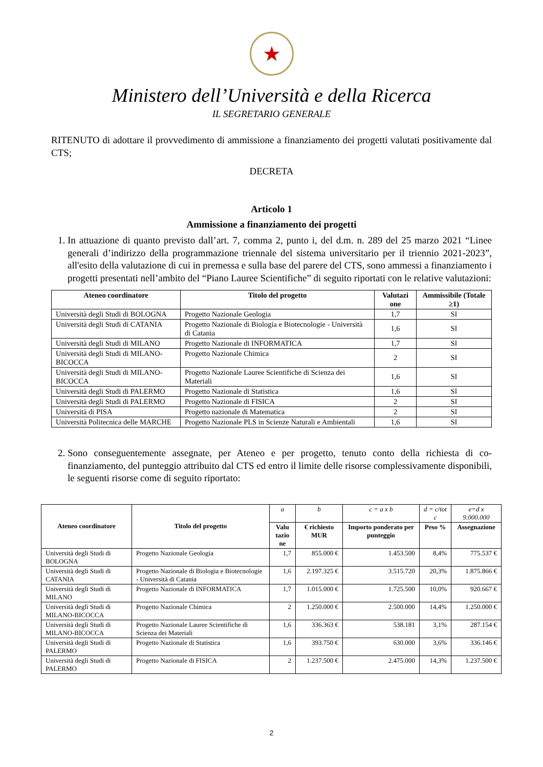★
Ministero dell’Università e della Ricerca
IL SEGRETARIO GENERALE
RITENUTO di adottare il provvedimento di ammissione a finanziamento dei progetti valutati positivamente dal CTS;
DECRETA
Articolo 1
Ammissione a finanziamento dei progetti
1. In attuazione di quanto previsto dall’art. 7, comma 2, punto i, del d.m. n. 289 del 25 marzo 2021 “Linee generali d’indirizzo della programmazione triennale del sistema universitario per il triennio 2021-2023”, all'esito della valutazione di cui in premessa e sulla base del parere del CTS, sono ammessi a finanziamento i progetti presentati nell’ambito del “Piano Lauree Scientifiche” di seguito riportati con le relative valutazioni:
| Ateneo coordinatore | Titolo del progetto | Valutazi one | Ammissibile (Totale ≥1) |
| --- | --- | --- | --- |
| Università degli Studi di BOLOGNA | Progetto Nazionale Geologia | 1,7 | SI |
| Università degli Studi di CATANIA | Progetto Nazionale di Biologia e Biotecnologie - Università di Catania | 1,6 | SI |
| Università degli Studi di MILANO | Progetto Nazionale di INFORMATICA | 1,7 | SI |
| Università degli Studi di MILANO-BICOCCA | Progetto Nazionale Chimica | 2 | SI |
| Università degli Studi di MILANO-BICOCCA | Progetto Nazionale Lauree Scientifiche di Scienza dei Materiali | 1,6 | SI |
| Università degli Studi di PALERMO | Progetto Nazionale di Statistica | 1,6 | SI |
| Università degli Studi di PALERMO | Progetto Nazionale di FISICA | 2 | SI |
| Università di PISA | Progetto nazionale di Matematica | 2 | SI |
| Università Politecnica delle MARCHE | Progetto Nazionale PLS in Scienze Naturali e Ambientali | 1,6 | SI |
2. Sono conseguentemente assegnate, per Ateneo e per progetto, tenuto conto della richiesta di co-finanziamento, del punteggio attribuito dal CTS ed entro il limite delle risorse complessivamente disponibili, le seguenti risorse come di seguito riportato:
| Ateneo coordinatore | Titolo del progetto | a | b | c = a x b | d = c/tot c | e=d x 9.000.000 |
| | | Valu tazio ne | € richiesto MUR | Importo ponderato per punteggio | Peso % | Assegnazione |
| Università degli Studi di BOLOGNA | Progetto Nazionale Geologia | 1,7 | 855.000 € | 1.453.500 | 8,4% | 775.537 € |
| Università degli Studi di CATANIA | Progetto Nazionale di Biologia e Biotecnologie - Università di Catania | 1,6 | 2.197.325 € | 3.515.720 | 20,3% | 1.875.866 € |
| Università degli Studi di MILANO | Progetto Nazionale di INFORMATICA | 1,7 | 1.015.000 € | 1.725.500 | 10,0% | 920.667 € |
| Università degli Studi di MILANO-BICOCCA | Progetto Nazionale Chimica | 2 | 1.250.000 € | 2.500.000 | 14,4% | 1.250.000 € |
| Università degli Studi di MILANO-BICOCCA | Progetto Nazionale Lauree Scientifiche di Scienza dei Materiali | 1,6 | 336.363 € | 538.181 | 3,1% | 287.154 € |
| Università degli Studi di PALERMO | Progetto Nazionale di Statistica | 1,6 | 393.750 € | 630.000 | 3,6% | 336.146 € |
| Università degli Studi di PALERMO | Progetto Nazionale di FISICA | 2 | 1.237.500 € | 2.475.000 | 14,3% | 1.237.500 € |
2